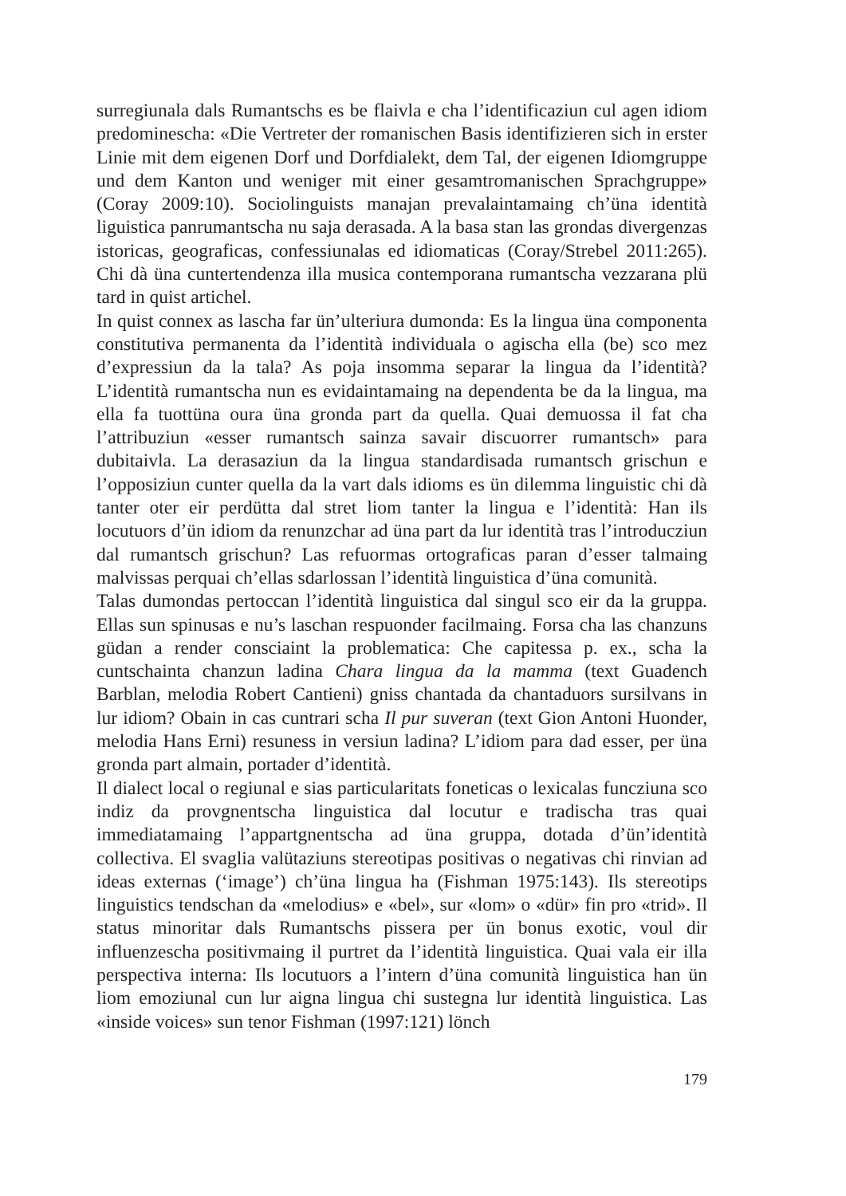surregiunala dals Rumantschs es be flaivla e cha l’identificaziun cul agen idiom predominescha: «Die Vertreter der romanischen Basis identifizieren sich in erster Linie mit dem eigenen Dorf und Dorfdialekt, dem Tal, der eigenen Idiomgruppe und dem Kanton und weniger mit einer gesamtromanischen Sprachgruppe» (Coray 2009:10). Sociolinguists manajan prevalaintamaing ch’üna identità liguistica panrumantscha nu saja derasada. A la basa stan las grondas divergenzas istoricas, geograficas, confessiunalas ed idiomaticas (Coray/Strebel 2011:265). Chi dà üna cuntertendenza illa musica contemporana rumantscha vezzarana plü tard in quist artichel.
In quist connex as lascha far ün’ulteriura dumonda: Es la lingua üna componenta constitutiva permanenta da l’identità individuala o agischa ella (be) sco mez d’expressiun da la tala? As poja insomma separar la lingua da l’identità? L’identità rumantscha nun es evidaintamaing na dependenta be da la lingua, ma ella fa tuottüna oura üna gronda part da quella. Quai demuossa il fat cha l’attribuziun «esser rumantsch sainza savair discuorrer rumantsch» para dubitaivla. La derasaziun da la lingua standardisada rumantsch grischun e l’opposiziun cunter quella da la vart dals idioms es ün dilemma linguistic chi dà tanter oter eir perdütta dal stret liom tanter la lingua e l’identità: Han ils locutuors d’ün idiom da renunzchar ad üna part da lur identità tras l’introducziun dal rumantsch grischun? Las refuormas ortograficas paran d’esser talmaing malvissas perquai ch’ellas sdarlossan l’identità linguistica d’üna comunità.
Talas dumondas pertoccan l’identità linguistica dal singul sco eir da la gruppa. Ellas sun spinusas e nu’s laschan respuonder facilmaing. Forsa cha las chanzuns güdan a render consciaint la problematica: Che capitessa p. ex., scha la cuntschainta chanzun ladina Chara lingua da la mamma (text Guadench Barblan, melodia Robert Cantieni) gniss chantada da chantaduors sursilvans in lur idiom? Obain in cas cuntrari scha Il pur suveran (text Gion Antoni Huonder, melodia Hans Erni) resuness in versiun ladina? L’idiom para dad esser, per üna gronda part almain, portader d’identità.
Il dialect local o regiunal e sias particularitats foneticas o lexicalas funcziuna sco indiz da provgnentscha linguistica dal locutur e tradischa tras quai immediatamaing l’appartgnentscha ad üna gruppa, dotada d’ün’identità collectiva. El svaglia valütaziuns stereotipas positivas o negativas chi rinvian ad ideas externas (‘image’) ch’üna lingua ha (Fishman 1975:143). Ils stereotips linguistics tendschan da «melodius» e «bel», sur «lom» o «dür» fin pro «trid». Il status minoritar dals Rumantschs pissera per ün bonus exotic, voul dir influenzescha positivmaing il purtret da l’identità linguistica. Quai vala eir illa perspectiva interna: Ils locutuors a l’intern d’üna comunità linguistica han ün liom emoziunal cun lur aigna lingua chi sustegna lur identità linguistica. Las «inside voices» sun tenor Fishman (1997:121) lönch
179